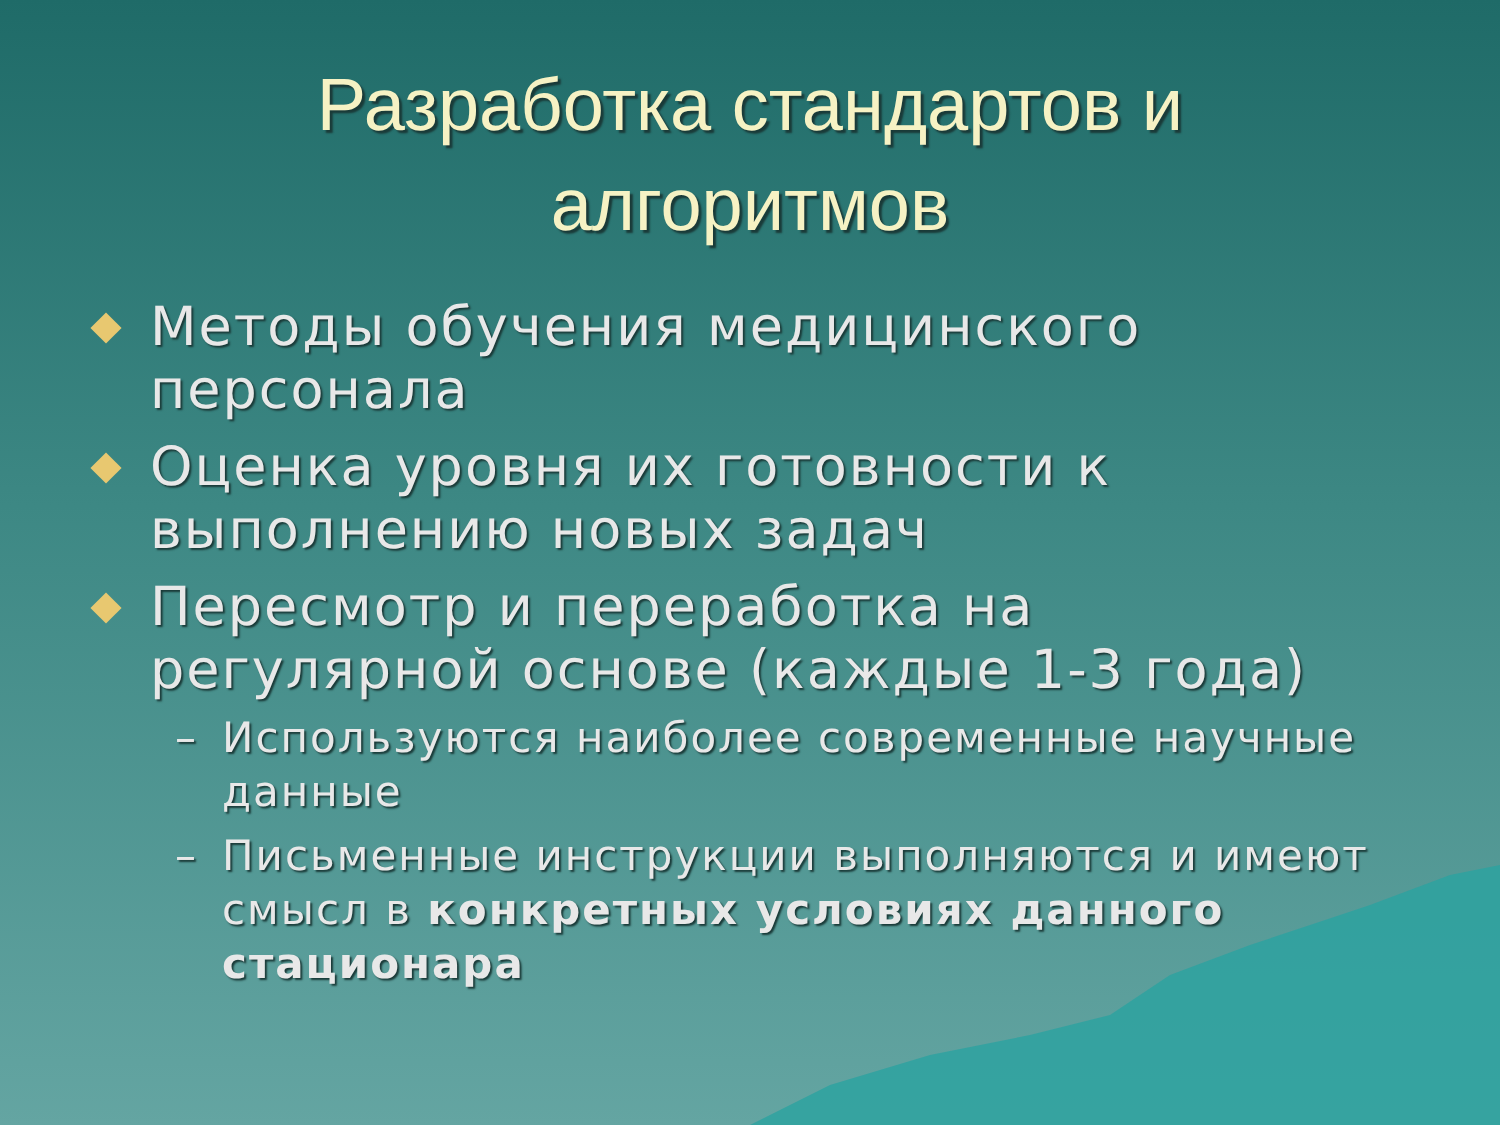Разработка стандартов и
алгоритмов
Методы обучения медицинского персонала
Оценка уровня их готовности к выполнению новых задач
Пересмотр и переработка на регулярной основе (каждые 1-3 года)
– Используются наиболее современные научные данные
– Письменные инструкции выполняются и имеют смысл в конкретных условиях данного стационара